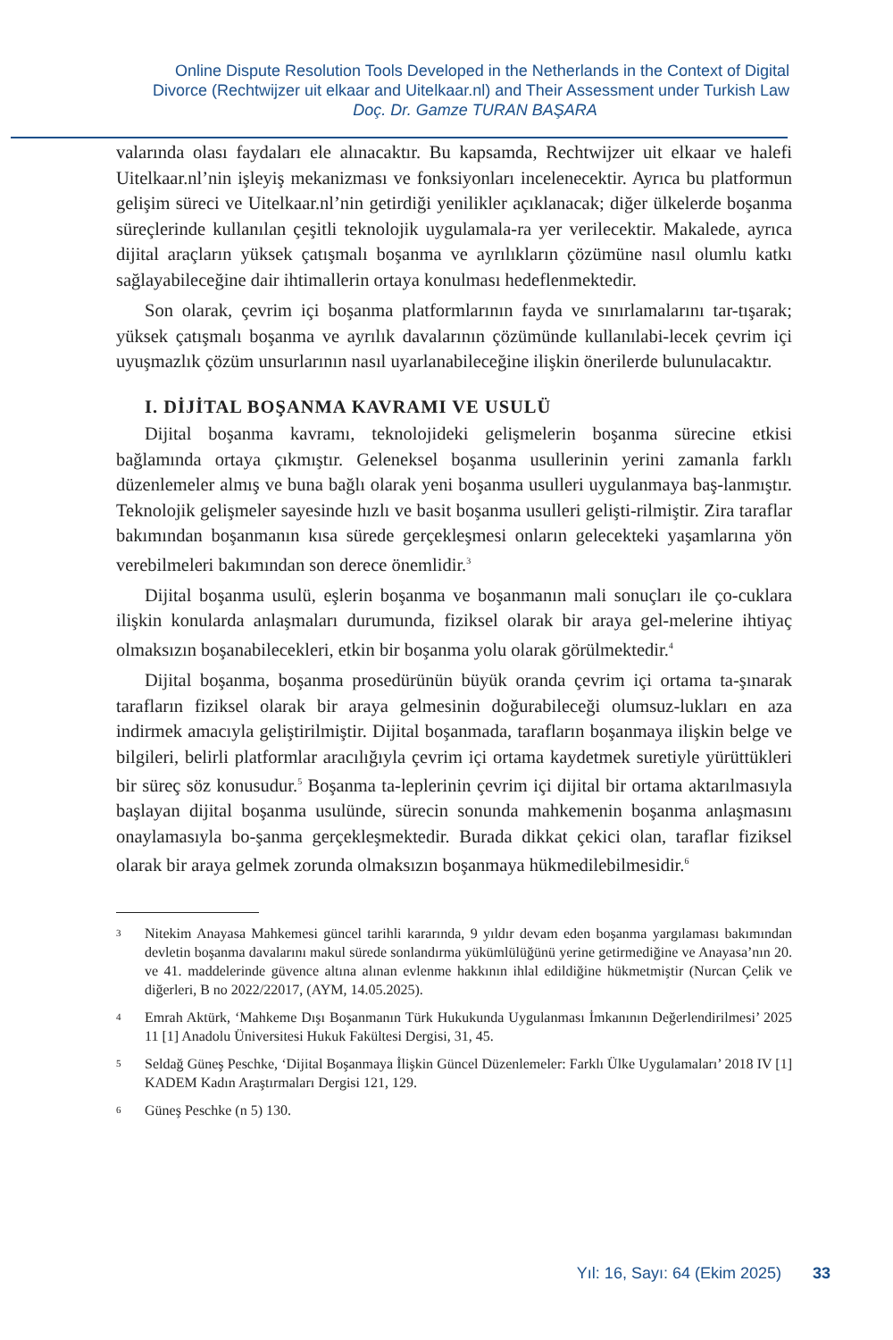Online Dispute Resolution Tools Developed in the Netherlands in the Context of Digital
Divorce (Rechtwijzer uit elkaar and Uitelkaar.nl) and Their Assessment under Turkish Law
Doç. Dr. Gamze TURAN BAŞARA
valarında olası faydaları ele alınacaktır. Bu kapsamda, Rechtwijzer uit elkaar ve halefi Uitelkaar.nl’nin işleyiş mekanizması ve fonksiyonları incelenecektir. Ayrıca bu platformun gelişim süreci ve Uitelkaar.nl’nin getirdiği yenilikler açıklanacak; diğer ülkelerde boşanma süreçlerinde kullanılan çeşitli teknolojik uygulamala-ra yer verilecektir. Makalede, ayrıca dijital araçların yüksek çatışmalı boşanma ve ayrılıkların çözümüne nasıl olumlu katkı sağlayabileceğine dair ihtimallerin ortaya konulması hedeflenmektedir.
Son olarak, çevrim içi boşanma platformlarının fayda ve sınırlamalarını tar-tışarak; yüksek çatışmalı boşanma ve ayrılık davalarının çözümünde kullanılabi-lecek çevrim içi uyuşmazlık çözüm unsurlarının nasıl uyarlanabileceğine ilişkin önerilerde bulunulacaktır.
I. DİJİTAL BOŞANMA KAVRAMI VE USULÜ
Dijital boşanma kavramı, teknolojideki gelişmelerin boşanma sürecine etkisi bağlamında ortaya çıkmıştır. Geleneksel boşanma usullerinin yerini zamanla farklı düzenlemeler almış ve buna bağlı olarak yeni boşanma usulleri uygulanmaya baş-lanmıştır. Teknolojik gelişmeler sayesinde hızlı ve basit boşanma usulleri gelişti-rilmiştir. Zira taraflar bakımından boşanmanın kısa sürede gerçekleşmesi onların gelecekteki yaşamlarına yön verebilmeleri bakımından son derece önemlidir.<sup>3</sup>
Dijital boşanma usulü, eşlerin boşanma ve boşanmanın mali sonuçları ile ço-cuklara ilişkin konularda anlaşmaları durumunda, fiziksel olarak bir araya gel-melerine ihtiyaç olmaksızın boşanabilecekleri, etkin bir boşanma yolu olarak görülmektedir.<sup>4</sup>
Dijital boşanma, boşanma prosedürünün büyük oranda çevrim içi ortama ta-şınarak tarafların fiziksel olarak bir araya gelmesinin doğurabileceği olumsuz-lukları en aza indirmek amacıyla geliştirilmiştir. Dijital boşanmada, tarafların boşanmaya ilişkin belge ve bilgileri, belirli platformlar aracılığıyla çevrim içi ortama kaydetmek suretiyle yürüttükleri bir süreç söz konusudur.<sup>5</sup> Boşanma ta-leplerinin çevrim içi dijital bir ortama aktarılmasıyla başlayan dijital boşanma usulünde, sürecin sonunda mahkemenin boşanma anlaşmasını onaylamasıyla bo-şanma gerçekleşmektedir. Burada dikkat çekici olan, taraflar fiziksel olarak bir araya gelmek zorunda olmaksızın boşanmaya hükmedilebilmesidir.<sup>6</sup>
3
Nitekim Anayasa Mahkemesi güncel tarihli kararında, 9 yıldır devam eden boşanma yargılaması bakımından devletin boşanma davalarını makul sürede sonlandırma yükümlülüğünü yerine getirmediğine ve Anayasa’nın 20. ve 41. maddelerinde güvence altına alınan evlenme hakkının ihlal edildiğine hükmetmiştir (Nurcan Çelik ve diğerleri, B no 2022/22017, (AYM, 14.05.2025).
4
Emrah Aktürk, ‘Mahkeme Dışı Boşanmanın Türk Hukukunda Uygulanması İmkanının Değerlendirilmesi’ 2025 11 [1] Anadolu Üniversitesi Hukuk Fakültesi Dergisi, 31, 45.
5
Seldağ Güneş Peschke, ‘Dijital Boşanmaya İlişkin Güncel Düzenlemeler: Farklı Ülke Uygulamaları’ 2018 IV [1] KADEM Kadın Araştırmaları Dergisi 121, 129.
6
Güneş Peschke (n 5) 130.
Yıl: 16, Sayı: 64 (Ekim 2025) 33